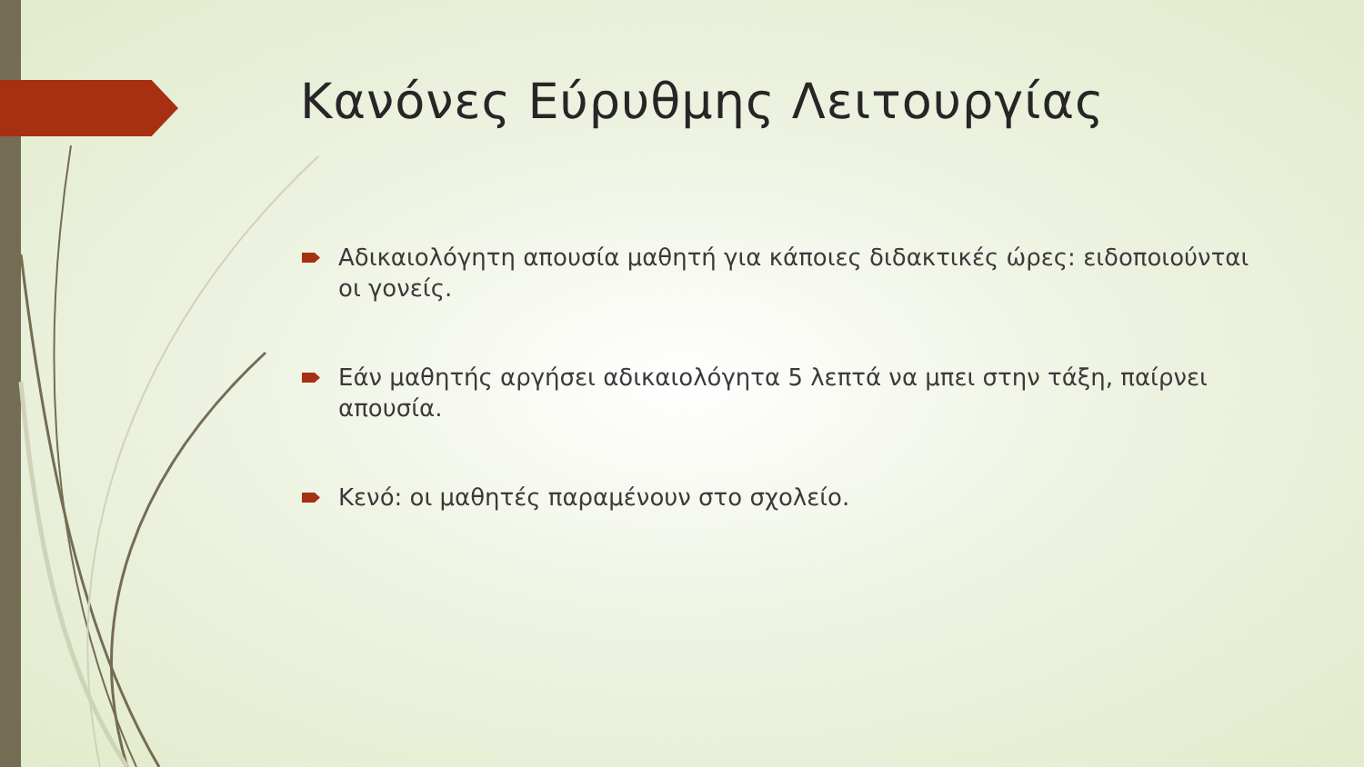Κανόνες Εύρυθμης Λειτουργίας
Αδικαιολόγητη απουσία μαθητή για κάποιες διδακτικές ώρες: ειδοποιούνται οι γονείς.
Εάν μαθητής αργήσει αδικαιολόγητα 5 λεπτά να μπει στην τάξη, παίρνει απουσία.
Κενό: οι μαθητές παραμένουν στο σχολείο.